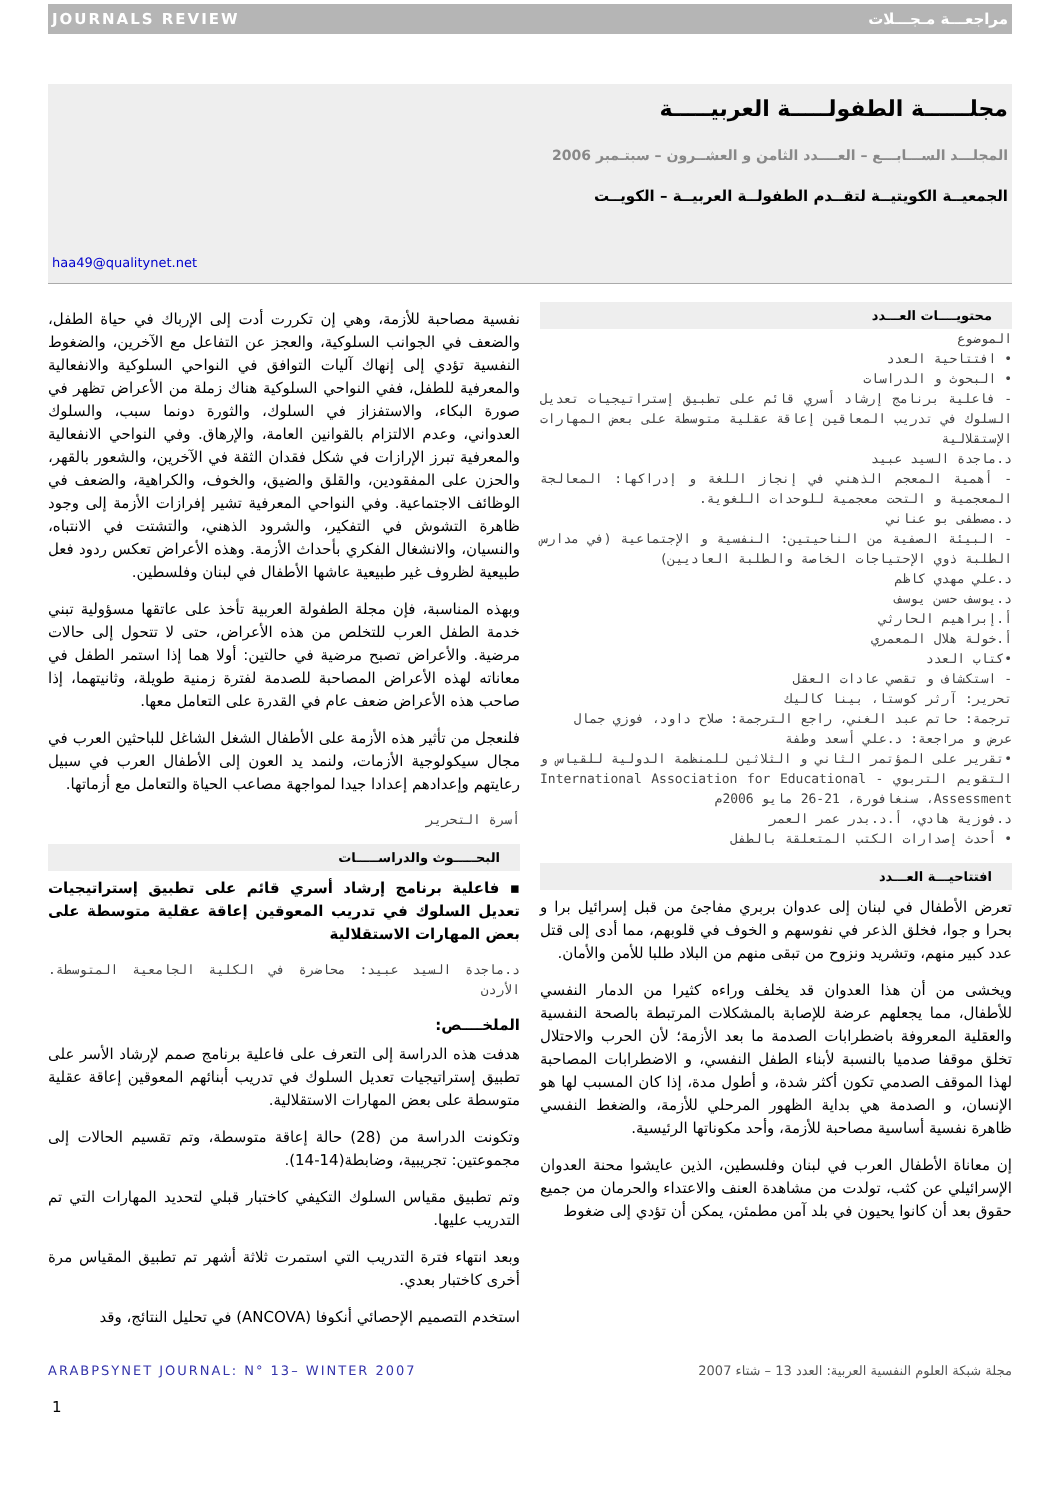JOURNALS REVIEW مراجعـــة مـجـــلات
مجلــــــة الطفولـــــة العربيـــــة
المجلـــد الســـابـــع – العــــدد الثامن و العشــرون – سبتـمبر 2006
الجمعيــة الكويتيــة لتقــدم الطفولــة العربيــة – الكويــت
haa49@qualitynet.net
محتويــــات العـــدد
الموضوع
• افتتاحية العدد
• البحوث و الدراسات
- فاعلية برنامج إرشاد أسري قائم على تطبيق إستراتيجيات تعديل السلوك في تدريب المعاقين إعاقة عقلية متوسطة على بعض المهارات الإستقلالية
د.ماجدة السيد عبيد
- أهمية المعجم الذهني في إنجاز اللغة و إدراكها: المعالجة المعجمية و التحت معجمية للوحدات اللغوية.
د.مصطفى بو عناني
- البيئة الصفية من الناحيتين: النفسية و الإجتماعية (في مدارس الطلبة ذوي الإحتياجات الخاصة والطلبة العاديين)
د.علي مهدي كاظم
د.يوسف حسن يوسف
أ.إبراهيم الحارثي
أ.خولة هلال المعمري
•كتاب العدد
- استكشاف و تقصي عادات العقل
تحرير: آرثر كوستا، بينا كاليك
ترجمة: حاتم عبد الغني، راجع الترجمة: صلاح داود، فوزي جمال
عرض و مراجعة: د.علي أسعد وطفة
•تقرير على المؤتمر الثاني و الثلاثين للمنظمة الدولية للقياس و التقويم التربوي - International Association for Educational Assessment، سنغافورة، 21-26 مايو 2006م
د.فوزية هادي، أ.د.بدر عمر العمر
• أحدث إصدارات الكتب المتعلقة بالطفل
افتتاحيـــة العـــدد
تعرض الأطفال في لبنان إلى عدوان بربري مفاجئ من قبل إسرائيل برا و بحرا و جوا، فخلق الذعر في نفوسهم و الخوف في قلوبهم، مما أدى إلى قتل عدد كبير منهم، وتشريد ونزوح من تبقى منهم من البلاد طلبا للأمن والأمان.
ويخشى من أن هذا العدوان قد يخلف وراءه كثيرا من الدمار النفسي للأطفال، مما يجعلهم عرضة للإصابة بالمشكلات المرتبطة بالصحة النفسية والعقلية المعروفة باضطرابات الصدمة ما بعد الأزمة؛ لأن الحرب والاحتلال تخلق موقفا صدميا بالنسبة لأبناء الطفل النفسي، و الاضطرابات المصاحبة لهذا الموقف الصدمي تكون أكثر شدة، و أطول مدة، إذا كان المسبب لها هو الإنسان، و الصدمة هي بداية الظهور المرحلي للأزمة، والضغط النفسي ظاهرة نفسية أساسية مصاحبة للأزمة، وأحد مكوناتها الرئيسية.
إن معاناة الأطفال العرب في لبنان وفلسطين، الذين عايشوا محنة العدوان الإسرائيلي عن كثب، تولدت من مشاهدة العنف والاعتداء والحرمان من جميع حقوق بعد أن كانوا يحيون في بلد آمن مطمئن، يمكن أن تؤدي إلى ضغوط
نفسية مصاحبة للأزمة، وهي إن تكررت أدت إلى الإرباك في حياة الطفل، والضعف في الجوانب السلوكية، والعجز عن التفاعل مع الآخرين، والضغوط النفسية تؤدي إلى إنهاك آليات التوافق في النواحي السلوكية والانفعالية والمعرفية للطفل، ففي النواحي السلوكية هناك زملة من الأعراض تظهر في صورة البكاء، والاستفزاز في السلوك، والثورة دونما سبب، والسلوك العدواني، وعدم الالتزام بالقوانين العامة، والإرهاق. وفي النواحي الانفعالية والمعرفية تبرز الإرازات في شكل فقدان الثقة في الآخرين، والشعور بالقهر، والحزن على المفقودين، والقلق والضيق، والخوف، والكراهية، والضعف في الوظائف الاجتماعية. وفي النواحي المعرفية تشير إفرازات الأزمة إلى وجود ظاهرة التشوش في التفكير، والشرود الذهني، والتشتت في الانتباه، والنسيان، والانشغال الفكري بأحداث الأزمة. وهذه الأعراض تعكس ردود فعل طبيعية لظروف غير طبيعية عاشها الأطفال في لبنان وفلسطين.
وبهذه المناسبة، فإن مجلة الطفولة العربية تأخذ على عاتقها مسؤولية تبني خدمة الطفل العرب للتخلص من هذه الأعراض، حتى لا تتحول إلى حالات مرضية. والأعراض تصبح مرضية في حالتين: أولا هما إذا استمر الطفل في معاناته لهذه الأعراض المصاحبة للصدمة لفترة زمنية طويلة، وثانيتهما، إذا صاحب هذه الأعراض ضعف عام في القدرة على التعامل معها.
فلنعجل من تأثير هذه الأزمة على الأطفال الشغل الشاغل للباحثين العرب في مجال سيكولوجية الأزمات، ولنمد يد العون إلى الأطفال العرب في سبيل رعايتهم وإعدادهم إعدادا جيدا لمواجهة مصاعب الحياة والتعامل مع أزماتها.
أسرة التحرير
البحـــــوث والدراســـــات
▪ فاعلية برنامج إرشاد أسري قائم على تطبيق إستراتيجيات تعديل السلوك في تدريب المعوقين إعاقة عقلية متوسطة على بعض المهارات الاستقلالية
د.ماجدة السيد عبيد: محاضرة في الكلية الجامعية المتوسطة. الأردن
الملخــــص:
هدفت هذه الدراسة إلى التعرف على فاعلية برنامج صمم لإرشاد الأسر على تطبيق إستراتيجيات تعديل السلوك في تدريب أبنائهم المعوقين إعاقة عقلية متوسطة على بعض المهارات الاستقلالية.
وتكونت الدراسة من (28) حالة إعاقة متوسطة، وتم تقسيم الحالات إلى مجموعتين: تجريبية، وضابطة(14-14).
وتم تطبيق مقياس السلوك التكيفي كاختبار قبلي لتحديد المهارات التي تم التدريب عليها.
وبعد انتهاء فترة التدريب التي استمرت ثلاثة أشهر تم تطبيق المقياس مرة أخرى كاختبار بعدي.
استخدم التصميم الإحصائي أنكوفا (ANCOVA) في تحليل النتائج، وقد
ARABPSYNET JOURNAL: N° 13– WINTER 2007 مجلة شبكة العلوم النفسية العربية: العدد 13 – شتاء 2007
1